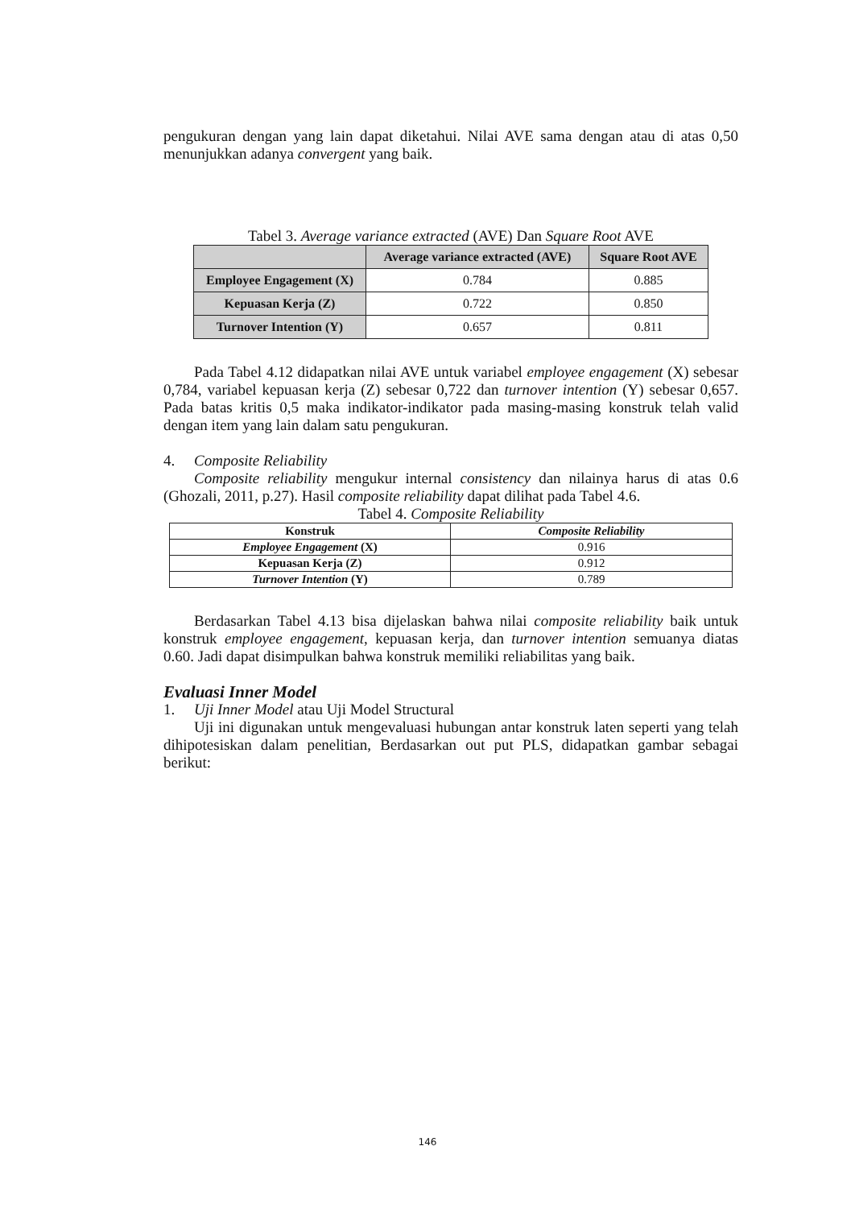pengukuran dengan yang lain dapat diketahui. Nilai AVE sama dengan atau di atas 0,50 menunjukkan adanya convergent yang baik.
Tabel 3. Average variance extracted (AVE) Dan Square Root AVE
| | Average variance extracted (AVE) | Square Root AVE |
| --- | --- | --- |
| Employee Engagement (X) | 0.784 | 0.885 |
| Kepuasan Kerja (Z) | 0.722 | 0.850 |
| Turnover Intention (Y) | 0.657 | 0.811 |
Pada Tabel 4.12 didapatkan nilai AVE untuk variabel employee engagement (X) sebesar 0,784, variabel kepuasan kerja (Z) sebesar 0,722 dan turnover intention (Y) sebesar 0,657. Pada batas kritis 0,5 maka indikator-indikator pada masing-masing konstruk telah valid dengan item yang lain dalam satu pengukuran.
4. Composite Reliability
Composite reliability mengukur internal consistency dan nilainya harus di atas 0.6 (Ghozali, 2011, p.27). Hasil composite reliability dapat dilihat pada Tabel 4.6.
Tabel 4. Composite Reliability
| Konstruk | Composite Reliability |
| --- | --- |
| Employee Engagement (X) | 0.916 |
| Kepuasan Kerja (Z) | 0.912 |
| Turnover Intention (Y) | 0.789 |
Berdasarkan Tabel 4.13 bisa dijelaskan bahwa nilai composite reliability baik untuk konstruk employee engagement, kepuasan kerja, dan turnover intention semuanya diatas 0.60. Jadi dapat disimpulkan bahwa konstruk memiliki reliabilitas yang baik.
Evaluasi Inner Model
1. Uji Inner Model atau Uji Model Structural
Uji ini digunakan untuk mengevaluasi hubungan antar konstruk laten seperti yang telah dihipotesiskan dalam penelitian, Berdasarkan out put PLS, didapatkan gambar sebagai berikut:
146